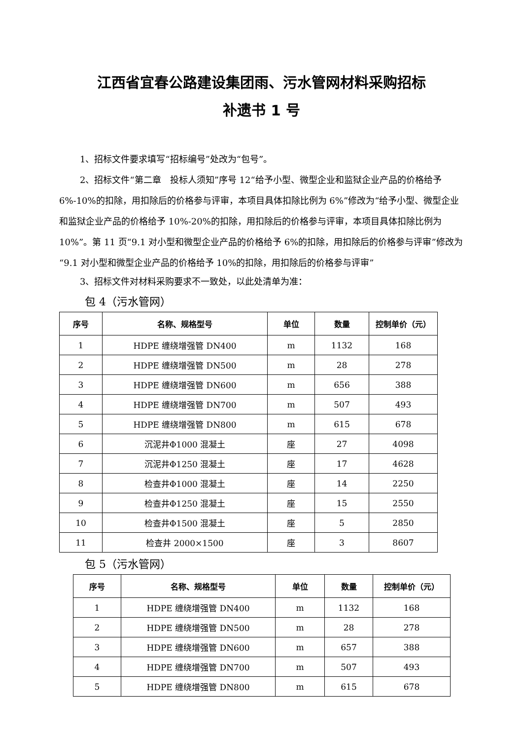江西省宜春公路建设集团雨、污水管网材料采购招标
补遗书 1 号
1、招标文件要求填写“招标编号”处改为“包号”。
2、招标文件“第二章　投标人须知”序号 12“给予小型、微型企业和监狱企业产品的价格给予 6%-10%的扣除，用扣除后的价格参与评审，本项目具体扣除比例为 6%”修改为“给予小型、微型企业和监狱企业产品的价格给予 10%-20%的扣除，用扣除后的价格参与评审，本项目具体扣除比例为 10%”。第 11 页“9.1 对小型和微型企业产品的价格给予 6%的扣除，用扣除后的价格参与评审”修改为“9.1 对小型和微型企业产品的价格给予 10%的扣除，用扣除后的价格参与评审”
3、招标文件对材料采购要求不一致处，以此处清单为准：
包 4（污水管网）
| 序号 | 名称、规格型号 | 单位 | 数量 | 控制单价（元） |
| --- | --- | --- | --- | --- |
| 1 | HDPE 缠绕增强管 DN400 | m | 1132 | 168 |
| 2 | HDPE 缠绕增强管 DN500 | m | 28 | 278 |
| 3 | HDPE 缠绕增强管 DN600 | m | 656 | 388 |
| 4 | HDPE 缠绕增强管 DN700 | m | 507 | 493 |
| 5 | HDPE 缠绕增强管 DN800 | m | 615 | 678 |
| 6 | 沉泥井Φ1000 混凝土 | 座 | 27 | 4098 |
| 7 | 沉泥井Φ1250 混凝土 | 座 | 17 | 4628 |
| 8 | 检查井Φ1000 混凝土 | 座 | 14 | 2250 |
| 9 | 检查井Φ1250 混凝土 | 座 | 15 | 2550 |
| 10 | 检查井Φ1500 混凝土 | 座 | 5 | 2850 |
| 11 | 检查井 2000×1500 | 座 | 3 | 8607 |
包 5（污水管网）
| 序号 | 名称、规格型号 | 单位 | 数量 | 控制单价（元） |
| --- | --- | --- | --- | --- |
| 1 | HDPE 缠绕增强管 DN400 | m | 1132 | 168 |
| 2 | HDPE 缠绕增强管 DN500 | m | 28 | 278 |
| 3 | HDPE 缠绕增强管 DN600 | m | 657 | 388 |
| 4 | HDPE 缠绕增强管 DN700 | m | 507 | 493 |
| 5 | HDPE 缠绕增强管 DN800 | m | 615 | 678 |